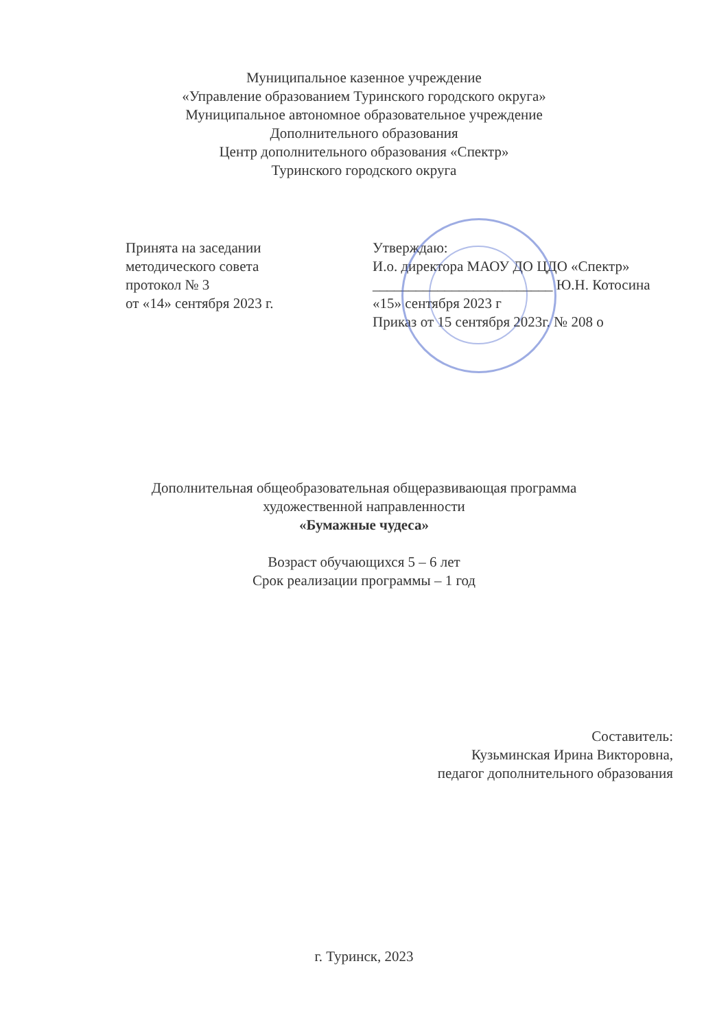Муниципальное казенное учреждение
«Управление образованием Туринского городского округа»
Муниципальное автономное образовательное учреждение
Дополнительного образования
Центр дополнительного образования «Спектр»
Туринского городского округа
Принята на заседании
методического совета
протокол № 3
от «14» сентября 2023 г.
Утверждаю:
И.о. директора МАОУ ДО ЦДО «Спектр»
_________________________ Ю.Н. Котосина
«15» сентября 2023 г
Приказ от 15 сентября 2023г. № 208 о
Дополнительная общеобразовательная общеразвивающая программа
художественной направленности
«Бумажные чудеса»
Возраст обучающихся 5 – 6 лет
Срок реализации программы – 1 год
Составитель:
Кузьминская Ирина Викторовна,
педагог дополнительного образования
г. Туринск, 2023